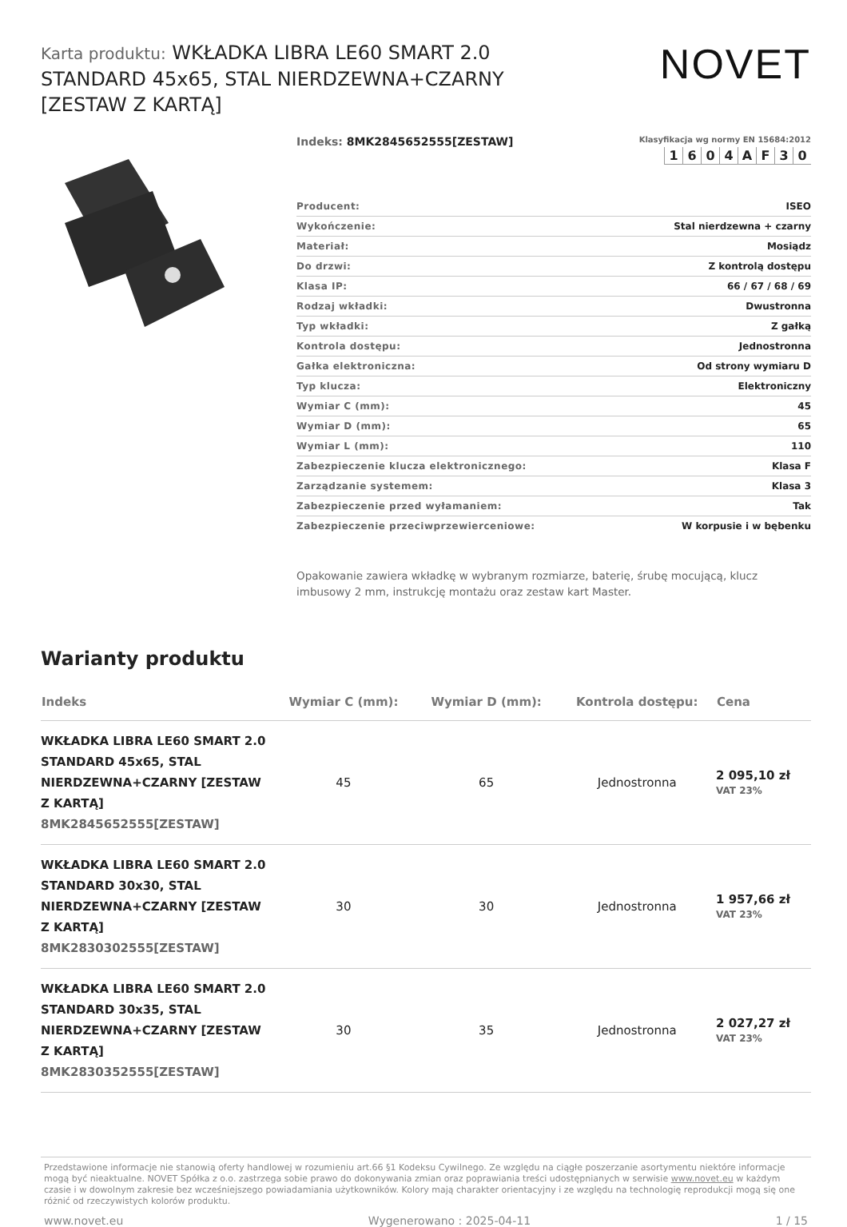Karta produktu: WKŁADKA LIBRA LE60 SMART 2.0 STANDARD 45x65, STAL NIERDZEWNA+CZARNY [ZESTAW Z KARTĄ]
NOVET
Indeks: 8MK2845652555[ZESTAW]
Klasyfikacja wg normy EN 15684:2012
| 1 | 6 | 0 | 4 | A | F | 3 | 0 |
| Producent: | ISEO |
| Wykończenie: | Stal nierdzewna + czarny |
| Materiał: | Mosiądz |
| Do drzwi: | Z kontrolą dostępu |
| Klasa IP: | 66 / 67 / 68 / 69 |
| Rodzaj wkładki: | Dwustronna |
| Typ wkładki: | Z gałką |
| Kontrola dostępu: | Jednostronna |
| Gałka elektroniczna: | Od strony wymiaru D |
| Typ klucza: | Elektroniczny |
| Wymiar C (mm): | 45 |
| Wymiar D (mm): | 65 |
| Wymiar L (mm): | 110 |
| Zabezpieczenie klucza elektronicznego: | Klasa F |
| Zarządzanie systemem: | Klasa 3 |
| Zabezpieczenie przed wyłamaniem: | Tak |
| Zabezpieczenie przeciwprzewierceniowe: | W korpusie i w bębenku |
Opakowanie zawiera wkładkę w wybranym rozmiarze, baterię, śrubę mocującą, klucz imbusowy 2 mm, instrukcję montażu oraz zestaw kart Master.
Warianty produktu
| Indeks | Wymiar C (mm): | Wymiar D (mm): | Kontrola dostępu: | Cena |
| --- | --- | --- | --- | --- |
| WKŁADKA LIBRA LE60 SMART 2.0 STANDARD 45x65, STAL NIERDZEWNA+CZARNY [ZESTAW Z KARTĄ] 8MK2845652555[ZESTAW] | 45 | 65 | Jednostronna | 2 095,10 zł VAT 23% |
| WKŁADKA LIBRA LE60 SMART 2.0 STANDARD 30x30, STAL NIERDZEWNA+CZARNY [ZESTAW Z KARTĄ] 8MK2830302555[ZESTAW] | 30 | 30 | Jednostronna | 1 957,66 zł VAT 23% |
| WKŁADKA LIBRA LE60 SMART 2.0 STANDARD 30x35, STAL NIERDZEWNA+CZARNY [ZESTAW Z KARTĄ] 8MK2830352555[ZESTAW] | 30 | 35 | Jednostronna | 2 027,27 zł VAT 23% |
Przedstawione informacje nie stanowią oferty handlowej w rozumieniu art.66 §1 Kodeksu Cywilnego. Ze względu na ciągłe poszerzanie asortymentu niektóre informacje mogą być nieaktualne. NOVET Spółka z o.o. zastrzega sobie prawo do dokonywania zmian oraz poprawiania treści udostępnianych w serwisie www.novet.eu w każdym czasie i w dowolnym zakresie bez wcześniejszego powiadamiania użytkowników. Kolory mają charakter orientacyjny i ze względu na technologię reprodukcji mogą się one różnić od rzeczywistych kolorów produktu.
www.novet.eu Wygenerowano : 2025-04-11 1 / 15